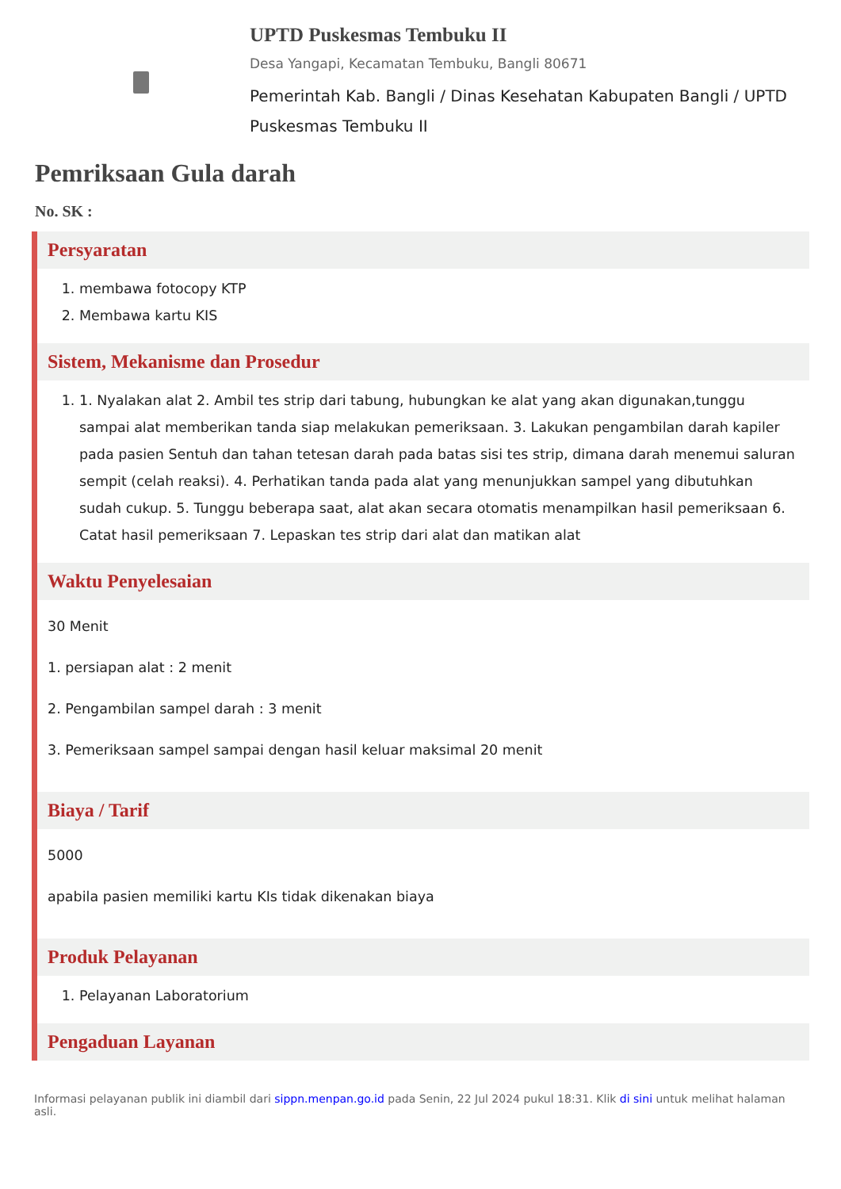UPTD Puskesmas Tembuku II
Desa Yangapi, Kecamatan Tembuku, Bangli 80671
Pemerintah Kab. Bangli / Dinas Kesehatan Kabupaten Bangli / UPTD Puskesmas Tembuku II
Pemriksaan Gula darah
No. SK :
Persyaratan
1. membawa fotocopy KTP
2. Membawa kartu KIS
Sistem, Mekanisme dan Prosedur
1. 1. Nyalakan alat 2. Ambil tes strip dari tabung, hubungkan ke alat yang akan digunakan,tunggu sampai alat memberikan tanda siap melakukan pemeriksaan. 3. Lakukan pengambilan darah kapiler pada pasien Sentuh dan tahan tetesan darah pada batas sisi tes strip, dimana darah menemui saluran sempit (celah reaksi). 4. Perhatikan tanda pada alat yang menunjukkan sampel yang dibutuhkan sudah cukup. 5. Tunggu beberapa saat, alat akan secara otomatis menampilkan hasil pemeriksaan 6. Catat hasil pemeriksaan 7. Lepaskan tes strip dari alat dan matikan alat
Waktu Penyelesaian
30 Menit
1. persiapan alat : 2 menit
2. Pengambilan sampel darah : 3 menit
3. Pemeriksaan sampel sampai dengan hasil keluar maksimal 20 menit
Biaya / Tarif
5000
apabila pasien memiliki kartu KIs tidak dikenakan biaya
Produk Pelayanan
1. Pelayanan Laboratorium
Pengaduan Layanan
Informasi pelayanan publik ini diambil dari sippn.menpan.go.id pada Senin, 22 Jul 2024 pukul 18:31. Klik di sini untuk melihat halaman asli.